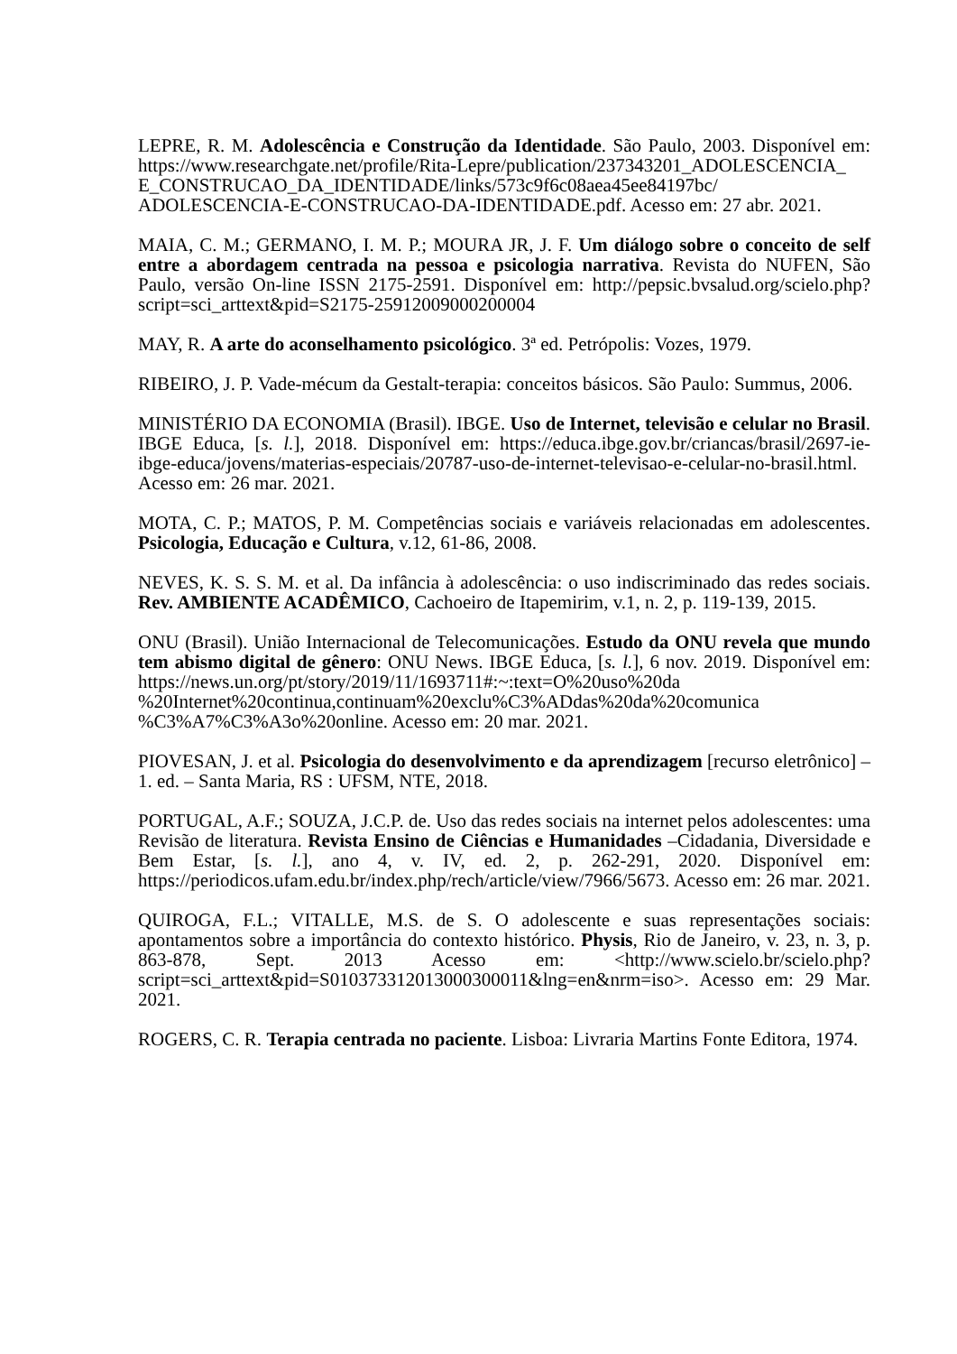LEPRE, R. M. Adolescência e Construção da Identidade. São Paulo, 2003. Disponível em: https://www.researchgate.net/profile/Rita-Lepre/publication/237343201_ADOLESCENCIA_ E_CONSTRUCAO_DA_IDENTIDADE/links/573c9f6c08aea45ee84197bc/ ADOLESCENCIA-E-CONSTRUCAO-DA-IDENTIDADE.pdf. Acesso em: 27 abr. 2021.
MAIA, C. M.; GERMANO, I. M. P.; MOURA JR, J. F. Um diálogo sobre o conceito de self entre a abordagem centrada na pessoa e psicologia narrativa. Revista do NUFEN, São Paulo, versão On-line ISSN 2175-2591. Disponível em: http://pepsic.bvsalud.org/scielo.php? script=sci_arttext&pid=S2175-25912009000200004
MAY, R. A arte do aconselhamento psicológico. 3ª ed. Petrópolis: Vozes, 1979.
RIBEIRO, J. P. Vade-mécum da Gestalt-terapia: conceitos básicos. São Paulo: Summus, 2006.
MINISTÉRIO DA ECONOMIA (Brasil). IBGE. Uso de Internet, televisão e celular no Brasil. IBGE Educa, [s. l.], 2018. Disponível em: https://educa.ibge.gov.br/criancas/brasil/2697-ie-ibge-educa/jovens/materias-especiais/20787-uso-de-internet-televisao-e-celular-no-brasil.html. Acesso em: 26 mar. 2021.
MOTA, C. P.; MATOS, P. M. Competências sociais e variáveis relacionadas em adolescentes. Psicologia, Educação e Cultura, v.12, 61-86, 2008.
NEVES, K. S. S. M. et al. Da infância à adolescência: o uso indiscriminado das redes sociais. Rev. AMBIENTE ACADÊMICO, Cachoeiro de Itapemirim, v.1, n. 2, p. 119-139, 2015.
ONU (Brasil). União Internacional de Telecomunicações. Estudo da ONU revela que mundo tem abismo digital de gênero: ONU News. IBGE Educa, [s. l.], 6 nov. 2019. Disponível em: https://news.un.org/pt/story/2019/11/1693711#:~:text=O%20uso%20da %20Internet%20continua,continuam%20exclu%C3%ADdas%20da%20comunica %C3%A7%C3%A3o%20online. Acesso em: 20 mar. 2021.
PIOVESAN, J. et al. Psicologia do desenvolvimento e da aprendizagem [recurso eletrônico] – 1. ed. – Santa Maria, RS : UFSM, NTE, 2018.
PORTUGAL, A.F.; SOUZA, J.C.P. de. Uso das redes sociais na internet pelos adolescentes: uma Revisão de literatura. Revista Ensino de Ciências e Humanidades –Cidadania, Diversidade e Bem Estar, [s. l.], ano 4, v. IV, ed. 2, p. 262-291, 2020. Disponível em: https://periodicos.ufam.edu.br/index.php/rech/article/view/7966/5673. Acesso em: 26 mar. 2021.
QUIROGA, F.L.; VITALLE, M.S. de S. O adolescente e suas representações sociais: apontamentos sobre a importância do contexto histórico. Physis, Rio de Janeiro, v. 23, n. 3, p. 863-878, Sept. 2013 Acesso em: <http://www.scielo.br/scielo.php? script=sci_arttext&pid=S010373312013000300011&lng=en&nrm=iso>. Acesso em: 29 Mar. 2021.
ROGERS, C. R. Terapia centrada no paciente. Lisboa: Livraria Martins Fonte Editora, 1974.